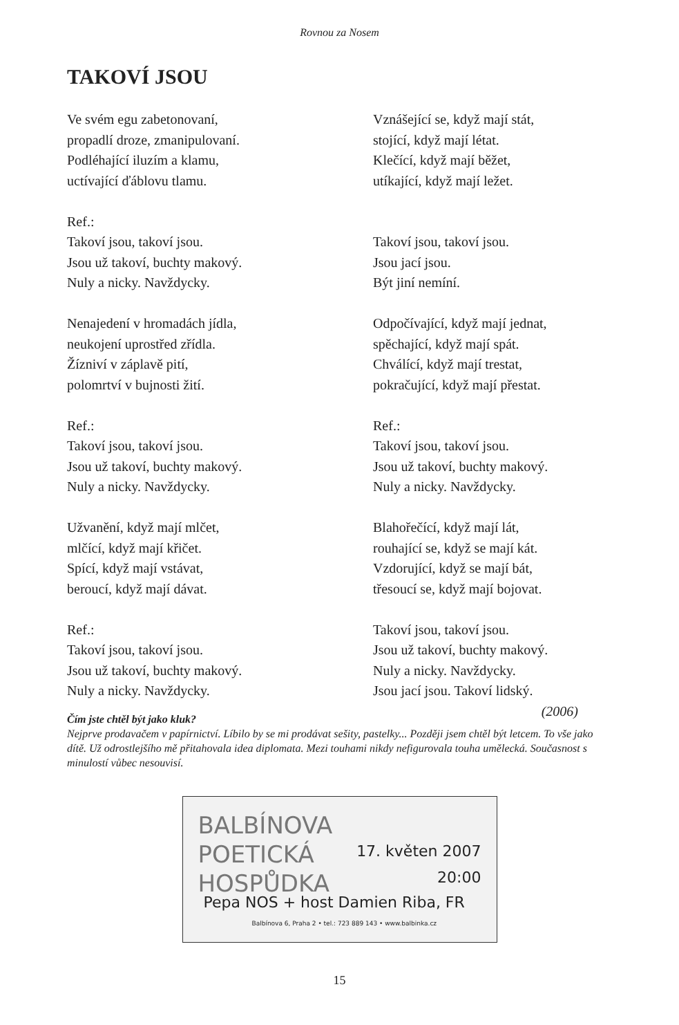Rovnou za Nosem
TAKOVÍ JSOU
Ve svém egu zabetonovaní,
propadlí droze, zmanipulovaní.
Podléhající iluzím a klamu,
uctívající ďáblovu tlamu.
Ref.:
Takoví jsou, takoví jsou.
Jsou už takoví, buchty makový.
Nuly a nicky. Navždycky.
Nenajedení v hromadách jídla,
neukojení uprostřed zřídla.
Žízniví v záplavě pití,
polomrtví v bujnosti žití.
Ref.:
Takoví jsou, takoví jsou.
Jsou už takoví, buchty makový.
Nuly a nicky. Navždycky.
Užvanění, když mají mlčet,
mlčící, když mají křičet.
Spící, když mají vstávat,
beroucí, když mají dávat.
Ref.:
Takoví jsou, takoví jsou.
Jsou už takoví, buchty makový.
Nuly a nicky. Navždycky.
Vznášející se, když mají stát,
stojící, když mají létat.
Klečící, když mají běžet,
utíkající, když mají ležet.
Takoví jsou, takoví jsou.
Jsou jací jsou.
Být jiní nemíní.
Odpočívající, když mají jednat,
spěchající, když mají spát.
Chválící, když mají trestat,
pokračující, když mají přestat.
Ref.:
Takoví jsou, takoví jsou.
Jsou už takoví, buchty makový.
Nuly a nicky. Navždycky.
Blahořečící, když mají lát,
rouhající se, když se mají kát.
Vzdorující, když se mají bát,
třesoucí se, když mají bojovat.
Takoví jsou, takoví jsou.
Jsou už takoví, buchty makový.
Nuly a nicky. Navždycky.
Jsou jací jsou. Takoví lidský.
(2006)
Čím jste chtěl být jako kluk?
Nejprve prodavačem v papírnictví. Líbilo by se mi prodávat sešity, pastelky... Později jsem chtěl být letcem. To vše jako dítě. Už odrostlejšího mě přitahovala idea diplomata. Mezi touhami nikdy nefigurovala touha umělecká. Současnost s minulostí vůbec nesouvisí.
BALBÍNOVA
POETICKÁ
HOSPŮDKA
17. květen 2007
20:00
Pepa NOS + host Damien Riba, FR
Balbínova 6, Praha 2 • tel.: 723 889 143 • www.balbinka.cz
15